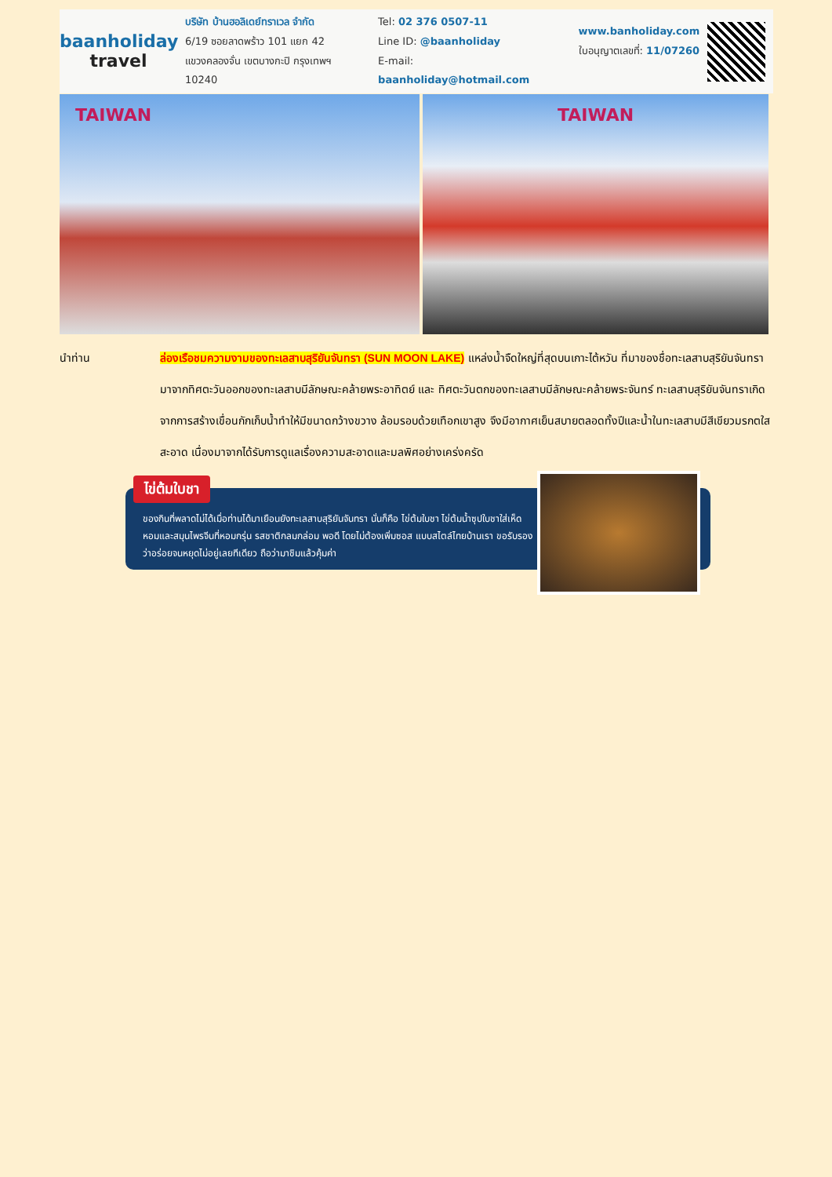baanholiday
travel
บริษัท บ้านฮอลิเดย์ทราเวล จำกัด
6/19 ซอยลาดพร้าว 101 แยก 42
แขวงคลองจั่น เขตบางกะปิ กรุงเทพฯ 10240
Tel: 02 376 0507-11
Line ID: @baanholiday
E-mail: baanholiday@hotmail.com
www.banholiday.com
ใบอนุญาตเลขที่: 11/07260
TAIWAN TAIWAN
นำท่าน ล่องเรือชมความงามของทะเลสาบสุริยันจันทรา (SUN MOON LAKE) แหล่งน้ำจืดใหญ่ที่สุดบนเกาะไต้หวัน ที่มาของชื่อทะเลสาบสุริยันจันทรา มาจากทิศตะวันออกของทะเลสาบมีลักษณะคล้ายพระอาทิตย์ และ ทิศตะวันตกของทะเลสาบมีลักษณะคล้ายพระจันทร์ ทะเลสาบสุริยันจันทราเกิดจากการสร้างเขื่อนกักเก็บน้ำทำให้มีขนาดกว้างขวาง ล้อมรอบด้วยเทือกเขาสูง จึงมีอากาศเย็นสบายตลอดทั้งปีและน้ำในทะเลสาบมีสีเขียวมรกตใสสะอาด เนื่องมาจากได้รับการดูแลเรื่องความสะอาดและมลพิศอย่างเคร่งครัด
ของกินที่พลาดไม่ได้เมื่อท่านได้มาเยือนยังทะเลสาบสุริยันจันทรา นั่นก็คือ ไข่ต้มใบชา ไข่ต้มน้ำซุปใบชาใส่เห็ดหอมและสมุนไพรจีนที่หอมกรุ่น รสชาติกลมกล่อม พอดี โดยไม่ต้องเพิ่มซอส แบบสไตล์ไทยบ้านเรา ขอรับรองว่าอร่อยจนหยุดไม่อยู่เลยทีเดียว ถือว่ามาชิมแล้วคุ้มค่า
ไข่ต้มใบชา